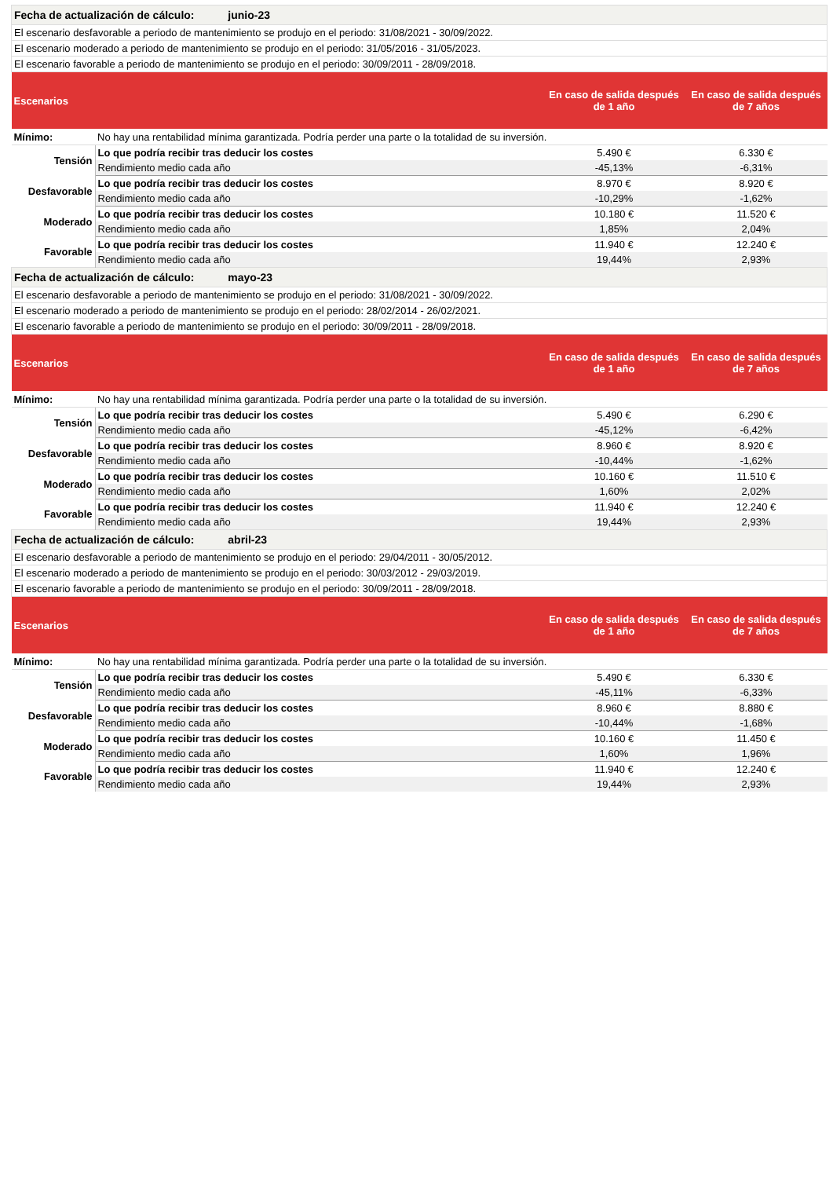| Fecha de actualización de cálculo: junio-23 | | | |
| El escenario desfavorable a periodo de mantenimiento se produjo en el periodo: 31/08/2021 - 30/09/2022. | | | |
| El escenario moderado a periodo de mantenimiento se produjo en el periodo: 31/05/2016 - 31/05/2023. | | | |
| El escenario favorable a periodo de mantenimiento se produjo en el periodo: 30/09/2011 - 28/09/2018. | | | |
| Escenarios | | En caso de salida después de 1 año | En caso de salida después de 7 años |
| Mínimo: | No hay una rentabilidad mínima garantizada. Podría perder una parte o la totalidad de su inversión. | | |
| Tensión | Lo que podría recibir tras deducir los costes | 5.490 € | 6.330 € |
| | Rendimiento medio cada año | -45,13% | -6,31% |
| Desfavorable | Lo que podría recibir tras deducir los costes | 8.970 € | 8.920 € |
| | Rendimiento medio cada año | -10,29% | -1,62% |
| Moderado | Lo que podría recibir tras deducir los costes | 10.180 € | 11.520 € |
| | Rendimiento medio cada año | 1,85% | 2,04% |
| Favorable | Lo que podría recibir tras deducir los costes | 11.940 € | 12.240 € |
| | Rendimiento medio cada año | 19,44% | 2,93% |
| Fecha de actualización de cálculo: mayo-23 | | | |
| El escenario desfavorable a periodo de mantenimiento se produjo en el periodo: 31/08/2021 - 30/09/2022. | | | |
| El escenario moderado a periodo de mantenimiento se produjo en el periodo: 28/02/2014 - 26/02/2021. | | | |
| El escenario favorable a periodo de mantenimiento se produjo en el periodo: 30/09/2011 - 28/09/2018. | | | |
| Escenarios | | En caso de salida después de 1 año | En caso de salida después de 7 años |
| Mínimo: | No hay una rentabilidad mínima garantizada. Podría perder una parte o la totalidad de su inversión. | | |
| Tensión | Lo que podría recibir tras deducir los costes | 5.490 € | 6.290 € |
| | Rendimiento medio cada año | -45,12% | -6,42% |
| Desfavorable | Lo que podría recibir tras deducir los costes | 8.960 € | 8.920 € |
| | Rendimiento medio cada año | -10,44% | -1,62% |
| Moderado | Lo que podría recibir tras deducir los costes | 10.160 € | 11.510 € |
| | Rendimiento medio cada año | 1,60% | 2,02% |
| Favorable | Lo que podría recibir tras deducir los costes | 11.940 € | 12.240 € |
| | Rendimiento medio cada año | 19,44% | 2,93% |
| Fecha de actualización de cálculo: abril-23 | | | |
| El escenario desfavorable a periodo de mantenimiento se produjo en el periodo: 29/04/2011 - 30/05/2012. | | | |
| El escenario moderado a periodo de mantenimiento se produjo en el periodo: 30/03/2012 - 29/03/2019. | | | |
| El escenario favorable a periodo de mantenimiento se produjo en el periodo: 30/09/2011 - 28/09/2018. | | | |
| Escenarios | | En caso de salida después de 1 año | En caso de salida después de 7 años |
| Mínimo: | No hay una rentabilidad mínima garantizada. Podría perder una parte o la totalidad de su inversión. | | |
| Tensión | Lo que podría recibir tras deducir los costes | 5.490 € | 6.330 € |
| | Rendimiento medio cada año | -45,11% | -6,33% |
| Desfavorable | Lo que podría recibir tras deducir los costes | 8.960 € | 8.880 € |
| | Rendimiento medio cada año | -10,44% | -1,68% |
| Moderado | Lo que podría recibir tras deducir los costes | 10.160 € | 11.450 € |
| | Rendimiento medio cada año | 1,60% | 1,96% |
| Favorable | Lo que podría recibir tras deducir los costes | 11.940 € | 12.240 € |
| | Rendimiento medio cada año | 19,44% | 2,93% |